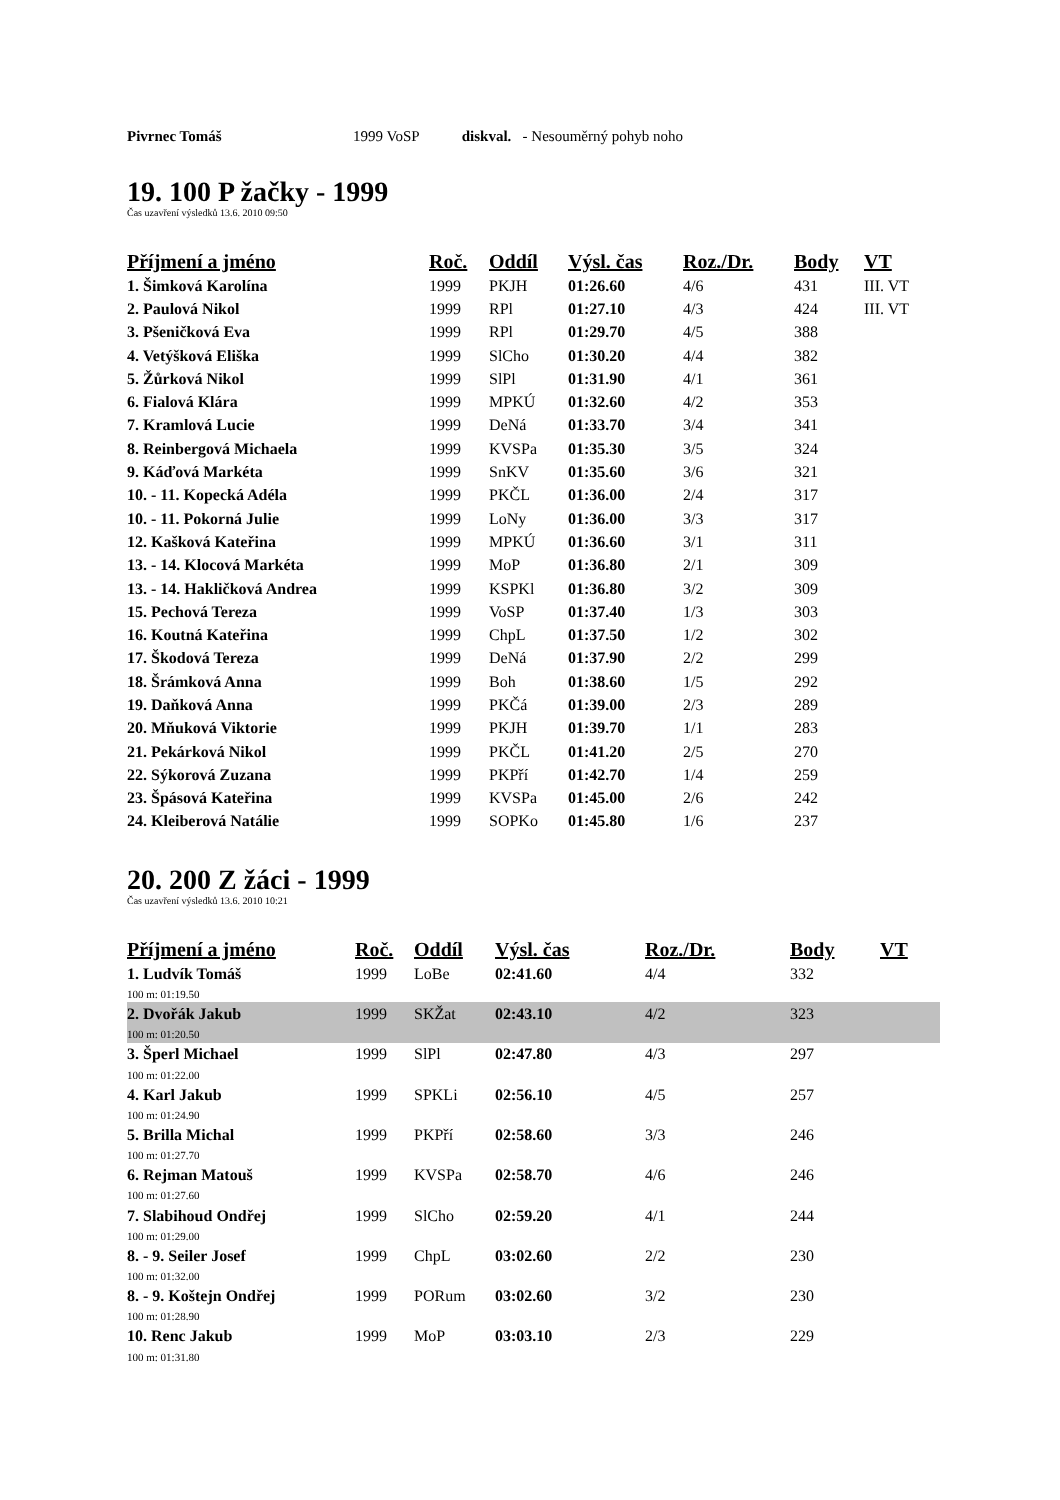Pivrnec Tomáš 1999 VoSP diskval. - Nesouměrný pohyb noho
19. 100 P žačky - 1999
Čas uzavření výsledků 13.6. 2010 09:50
| Příjmení a jméno | Roč. | Oddíl | Výsl. čas | Roz./Dr. | Body | VT |
| --- | --- | --- | --- | --- | --- | --- |
| 1. Šimková Karolína | 1999 | PKJH | 01:26.60 | 4/6 | 431 | III. VT |
| 2. Paulová Nikol | 1999 | RPl | 01:27.10 | 4/3 | 424 | III. VT |
| 3. Pšeničková Eva | 1999 | RPl | 01:29.70 | 4/5 | 388 | |
| 4. Vetýšková Eliška | 1999 | SlCho | 01:30.20 | 4/4 | 382 | |
| 5. Žůrková Nikol | 1999 | SlPl | 01:31.90 | 4/1 | 361 | |
| 6. Fialová Klára | 1999 | MPKÚ | 01:32.60 | 4/2 | 353 | |
| 7. Kramlová Lucie | 1999 | DeNá | 01:33.70 | 3/4 | 341 | |
| 8. Reinbergová Michaela | 1999 | KVSPa | 01:35.30 | 3/5 | 324 | |
| 9. Káďová Markéta | 1999 | SnKV | 01:35.60 | 3/6 | 321 | |
| 10. - 11. Kopecká Adéla | 1999 | PKČL | 01:36.00 | 2/4 | 317 | |
| 10. - 11. Pokorná Julie | 1999 | LoNy | 01:36.00 | 3/3 | 317 | |
| 12. Kašková Kateřina | 1999 | MPKÚ | 01:36.60 | 3/1 | 311 | |
| 13. - 14. Klocová Markéta | 1999 | MoP | 01:36.80 | 2/1 | 309 | |
| 13. - 14. Hakličková Andrea | 1999 | KSPKl | 01:36.80 | 3/2 | 309 | |
| 15. Pechová Tereza | 1999 | VoSP | 01:37.40 | 1/3 | 303 | |
| 16. Koutná Kateřina | 1999 | ChpL | 01:37.50 | 1/2 | 302 | |
| 17. Škodová Tereza | 1999 | DeNá | 01:37.90 | 2/2 | 299 | |
| 18. Šrámková Anna | 1999 | Boh | 01:38.60 | 1/5 | 292 | |
| 19. Daňková Anna | 1999 | PKČá | 01:39.00 | 2/3 | 289 | |
| 20. Mňuková Viktorie | 1999 | PKJH | 01:39.70 | 1/1 | 283 | |
| 21. Pekárková Nikol | 1999 | PKČL | 01:41.20 | 2/5 | 270 | |
| 22. Sýkorová Zuzana | 1999 | PKPří | 01:42.70 | 1/4 | 259 | |
| 23. Špásová Kateřina | 1999 | KVSPa | 01:45.00 | 2/6 | 242 | |
| 24. Kleiberová Natálie | 1999 | SOPKo | 01:45.80 | 1/6 | 237 | |
20. 200 Z žáci - 1999
Čas uzavření výsledků 13.6. 2010 10:21
| Příjmení a jméno | Roč. | Oddíl | Výsl. čas | Roz./Dr. | Body | VT |
| --- | --- | --- | --- | --- | --- | --- |
| 1. Ludvík Tomáš | 1999 | LoBe | 02:41.60 | 4/4 | 332 | |
| 100 m: 01:19.50 | | | | | | |
| 2. Dvořák Jakub | 1999 | SKŽat | 02:43.10 | 4/2 | 323 | |
| 100 m: 01:20.50 | | | | | | |
| 3. Šperl Michael | 1999 | SlPl | 02:47.80 | 4/3 | 297 | |
| 100 m: 01:22.00 | | | | | | |
| 4. Karl Jakub | 1999 | SPKLi | 02:56.10 | 4/5 | 257 | |
| 100 m: 01:24.90 | | | | | | |
| 5. Brilla Michal | 1999 | PKPří | 02:58.60 | 3/3 | 246 | |
| 100 m: 01:27.70 | | | | | | |
| 6. Rejman Matouš | 1999 | KVSPa | 02:58.70 | 4/6 | 246 | |
| 100 m: 01:27.60 | | | | | | |
| 7. Slabihoud Ondřej | 1999 | SlCho | 02:59.20 | 4/1 | 244 | |
| 100 m: 01:29.00 | | | | | | |
| 8. - 9. Seiler Josef | 1999 | ChpL | 03:02.60 | 2/2 | 230 | |
| 100 m: 01:32.00 | | | | | | |
| 8. - 9. Koštejn Ondřej | 1999 | PORum | 03:02.60 | 3/2 | 230 | |
| 100 m: 01:28.90 | | | | | | |
| 10. Renc Jakub | 1999 | MoP | 03:03.10 | 2/3 | 229 | |
| 100 m: 01:31.80 | | | | | | |